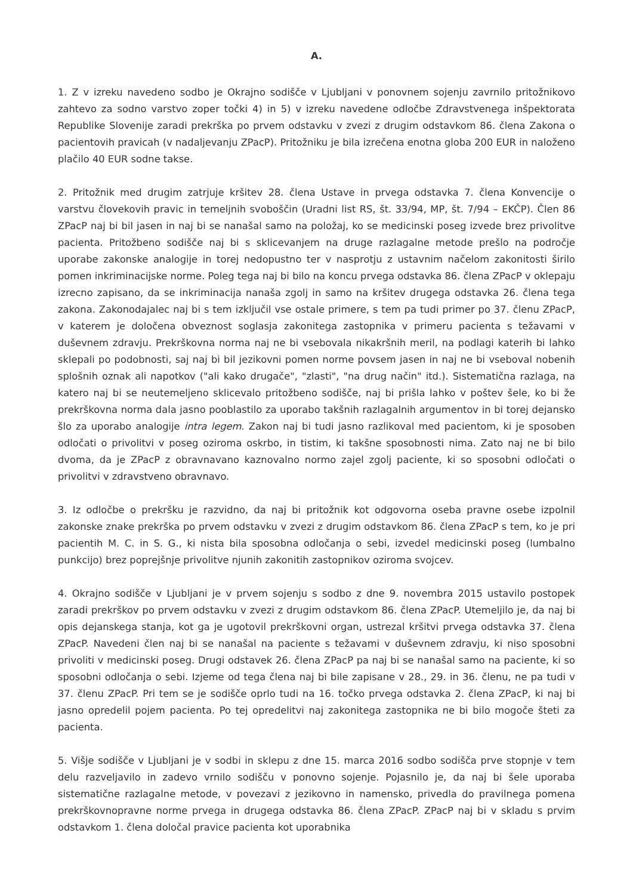A.
1. Z v izreku navedeno sodbo je Okrajno sodišče v Ljubljani v ponovnem sojenju zavrnilo pritožnikovo zahtevo za sodno varstvo zoper točki 4) in 5) v izreku navedene odločbe Zdravstvenega inšpektorata Republike Slovenije zaradi prekrška po prvem odstavku v zvezi z drugim odstavkom 86. člena Zakona o pacientovih pravicah (v nadaljevanju ZPacP). Pritožniku je bila izrečena enotna globa 200 EUR in naloženo plačilo 40 EUR sodne takse.
2. Pritožnik med drugim zatrjuje kršitev 28. člena Ustave in prvega odstavka 7. člena Konvencije o varstvu človekovih pravic in temeljnih svoboščin (Uradni list RS, št. 33/94, MP, št. 7/94 – EKČP). Člen 86 ZPacP naj bi bil jasen in naj bi se nanašal samo na položaj, ko se medicinski poseg izvede brez privolitve pacienta. Pritožbeno sodišče naj bi s sklicevanjem na druge razlagalne metode prešlo na področje uporabe zakonske analogije in torej nedopustno ter v nasprotju z ustavnim načelom zakonitosti širilo pomen inkriminacijske norme. Poleg tega naj bi bilo na koncu prvega odstavka 86. člena ZPacP v oklepaju izrecno zapisano, da se inkriminacija nanaša zgolj in samo na kršitev drugega odstavka 26. člena tega zakona. Zakonodajalec naj bi s tem izključil vse ostale primere, s tem pa tudi primer po 37. členu ZPacP, v katerem je določena obveznost soglasja zakonitega zastopnika v primeru pacienta s težavami v duševnem zdravju. Prekrškovna norma naj ne bi vsebovala nikakršnih meril, na podlagi katerih bi lahko sklepali po podobnosti, saj naj bi bil jezikovni pomen norme povsem jasen in naj ne bi vseboval nobenih splošnih oznak ali napotkov ("ali kako drugače", "zlasti", "na drug način" itd.). Sistematična razlaga, na katero naj bi se neutemeljeno sklicevalo pritožbeno sodišče, naj bi prišla lahko v poštev šele, ko bi že prekrškovna norma dala jasno pooblastilo za uporabo takšnih razlagalnih argumentov in bi torej dejansko šlo za uporabo analogije intra legem. Zakon naj bi tudi jasno razlikoval med pacientom, ki je sposoben odločati o privolitvi v poseg oziroma oskrbo, in tistim, ki takšne sposobnosti nima. Zato naj ne bi bilo dvoma, da je ZPacP z obravnavano kaznovalno normo zajel zgolj paciente, ki so sposobni odločati o privolitvi v zdravstveno obravnavo.
3. Iz odločbe o prekršku je razvidno, da naj bi pritožnik kot odgovorna oseba pravne osebe izpolnil zakonske znake prekrška po prvem odstavku v zvezi z drugim odstavkom 86. člena ZPacP s tem, ko je pri pacientih M. C. in S. G., ki nista bila sposobna odločanja o sebi, izvedel medicinski poseg (lumbalno punkcijo) brez poprejšnje privolitve njunih zakonitih zastopnikov oziroma svojcev.
4. Okrajno sodišče v Ljubljani je v prvem sojenju s sodbo z dne 9. novembra 2015 ustavilo postopek zaradi prekrškov po prvem odstavku v zvezi z drugim odstavkom 86. člena ZPacP. Utemeljilo je, da naj bi opis dejanskega stanja, kot ga je ugotovil prekrškovni organ, ustrezal kršitvi prvega odstavka 37. člena ZPacP. Navedeni člen naj bi se nanašal na paciente s težavami v duševnem zdravju, ki niso sposobni privoliti v medicinski poseg. Drugi odstavek 26. člena ZPacP pa naj bi se nanašal samo na paciente, ki so sposobni odločanja o sebi. Izjeme od tega člena naj bi bile zapisane v 28., 29. in 36. členu, ne pa tudi v 37. členu ZPacP. Pri tem se je sodišče oprlo tudi na 16. točko prvega odstavka 2. člena ZPacP, ki naj bi jasno opredelil pojem pacienta. Po tej opredelitvi naj zakonitega zastopnika ne bi bilo mogoče šteti za pacienta.
5. Višje sodišče v Ljubljani je v sodbi in sklepu z dne 15. marca 2016 sodbo sodišča prve stopnje v tem delu razveljavilo in zadevo vrnilo sodišču v ponovno sojenje. Pojasnilo je, da naj bi šele uporaba sistematične razlagalne metode, v povezavi z jezikovno in namensko, privedla do pravilnega pomena prekrškovnopravne norme prvega in drugega odstavka 86. člena ZPacP. ZPacP naj bi v skladu s prvim odstavkom 1. člena določal pravice pacienta kot uporabnika